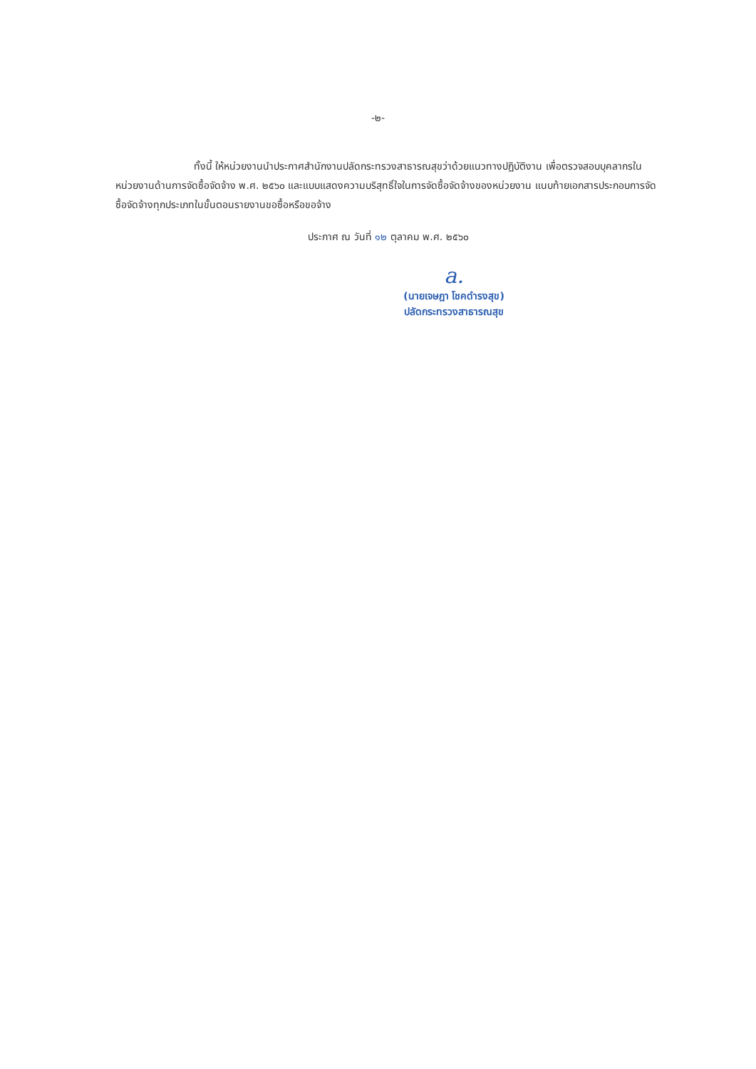-๒-
ทั้งนี้ ให้หน่วยงานนำประกาศสำนักงานปลัดกระทรวงสาธารณสุขว่าด้วยแนวทางปฏิบัติงาน เพื่อตรวจสอบบุคลากรในหน่วยงานด้านการจัดซื้อจัดจ้าง พ.ศ. ๒๕๖๐ และแบบแสดงความบริสุทธิ์ใจในการจัดซื้อจัดจ้างของหน่วยงาน แนบท้ายเอกสารประกอบการจัดซื้อจัดจ้างทุกประเภทในขั้นตอนรายงานขอซื้อหรือขอจ้าง
ประกาศ ณ วันที่ ๑๒ ตุลาคม พ.ศ. ๒๕๖๐
a.
(นายเจษฎา โชคดำรงสุข)
ปลัดกระทรวงสาธารณสุข